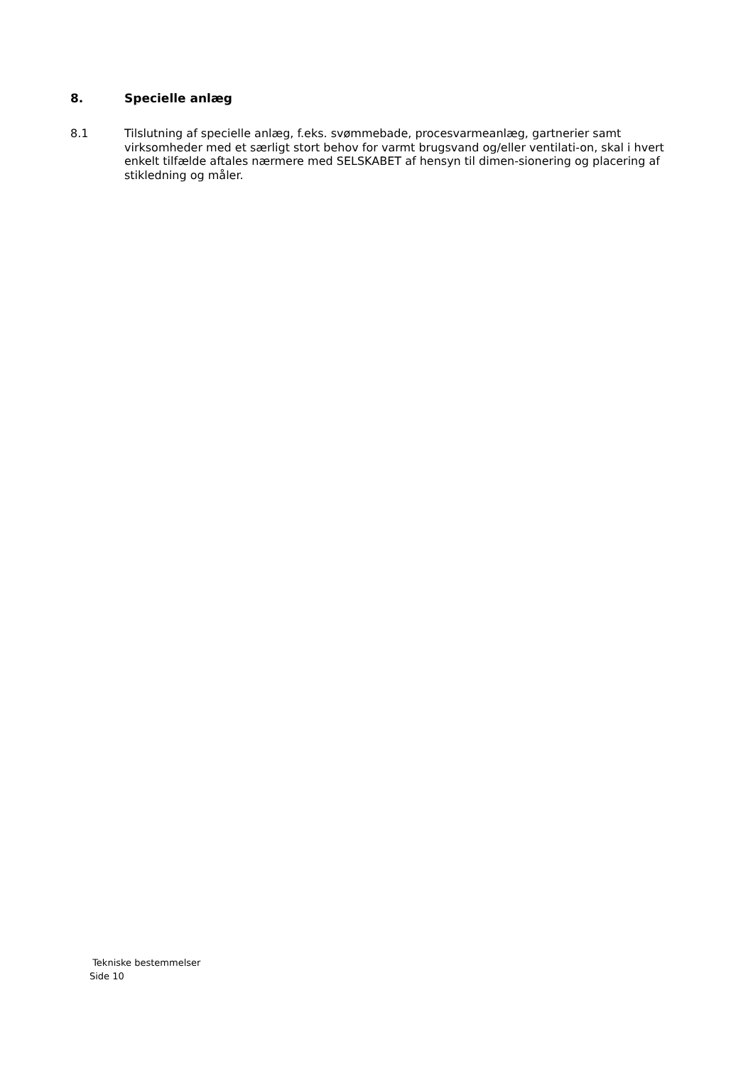8. Specielle anlæg
8.1 Tilslutning af specielle anlæg, f.eks. svømmebade, procesvarmeanlæg, gartnerier samt virksomheder med et særligt stort behov for varmt brugsvand og/eller ventilati-on, skal i hvert enkelt tilfælde aftales nærmere med SELSKABET af hensyn til dimen-sionering og placering af stikledning og måler.
Tekniske bestemmelser
Side 10